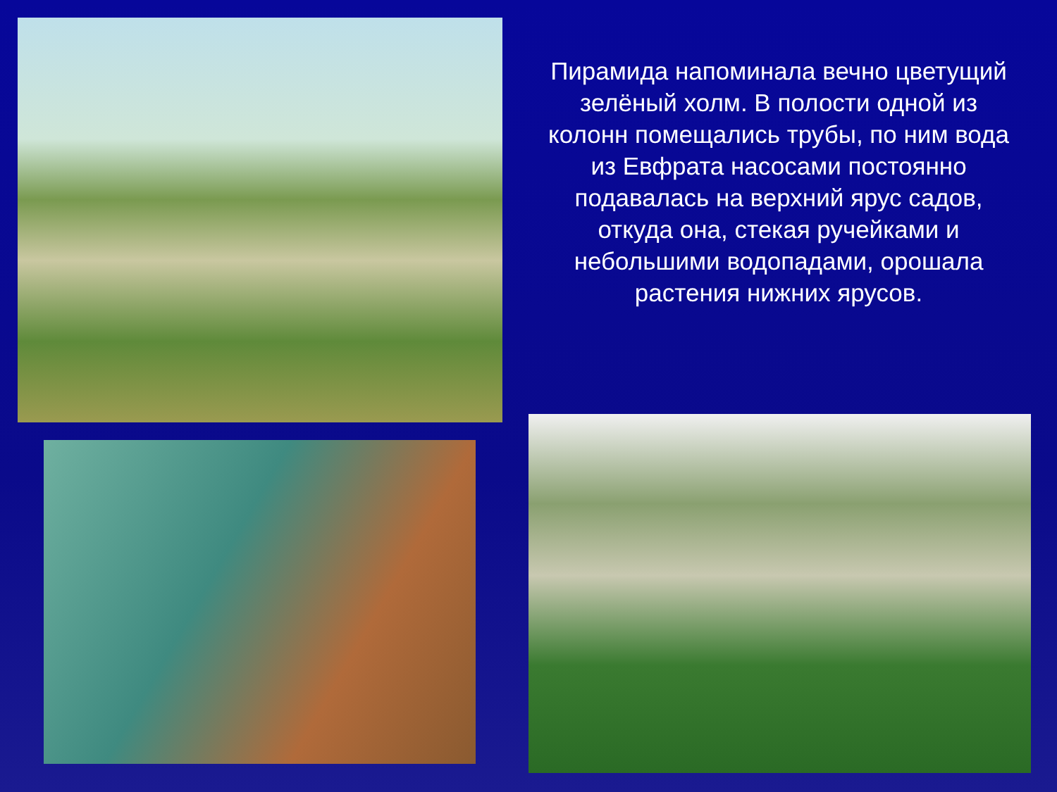Пирамида напоминала вечно цветущий зелёный холм. В полости одной из колонн помещались трубы, по ним вода из Евфрата насосами постоянно подавалась на верхний ярус садов, откуда она, стекая ручейками и небольшими водопадами, орошала растения нижних ярусов.